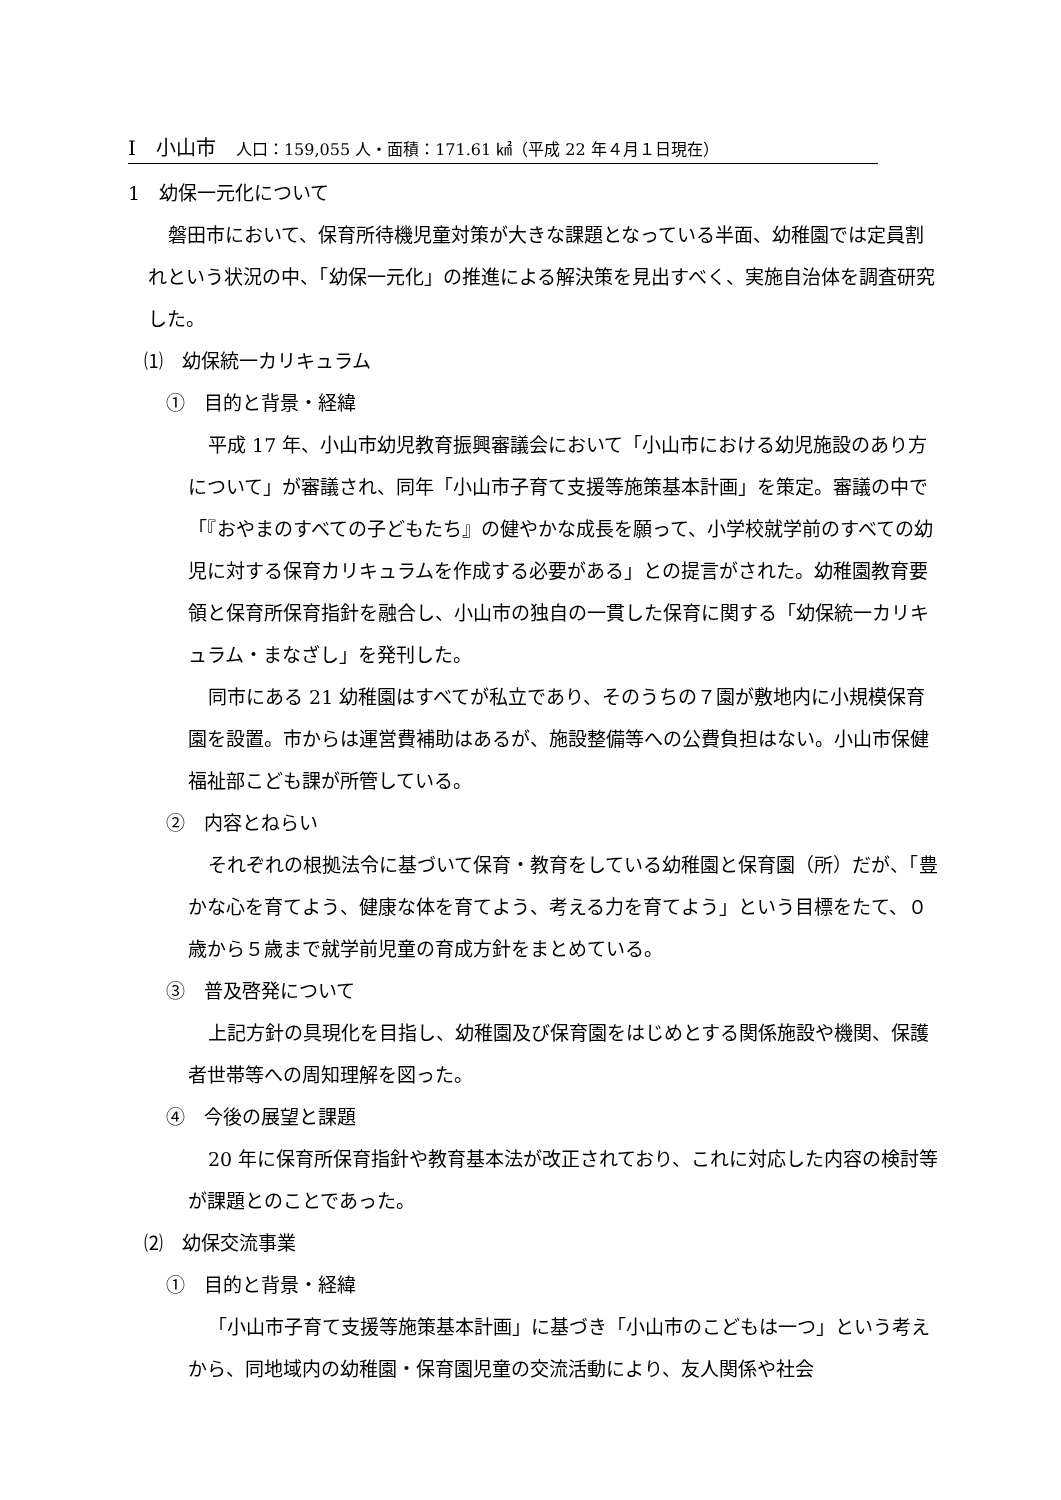Ⅰ　小山市　人口：159,055 人・面積：171.61 ㎢（平成 22 年４月１日現在）
1　幼保一元化について
磐田市において、保育所待機児童対策が大きな課題となっている半面、幼稚園では定員割れという状況の中、「幼保一元化」の推進による解決策を見出すべく、実施自治体を調査研究した。
⑴　幼保統一カリキュラム
①　目的と背景・経緯
平成 17 年、小山市幼児教育振興審議会において「小山市における幼児施設のあり方について」が審議され、同年「小山市子育て支援等施策基本計画」を策定。審議の中で「『おやまのすべての子どもたち』の健やかな成長を願って、小学校就学前のすべての幼児に対する保育カリキュラムを作成する必要がある」との提言がされた。幼稚園教育要領と保育所保育指針を融合し、小山市の独自の一貫した保育に関する「幼保統一カリキュラム・まなざし」を発刊した。
同市にある 21 幼稚園はすべてが私立であり、そのうちの７園が敷地内に小規模保育園を設置。市からは運営費補助はあるが、施設整備等への公費負担はない。小山市保健福祉部こども課が所管している。
②　内容とねらい
それぞれの根拠法令に基づいて保育・教育をしている幼稚園と保育園（所）だが、「豊かな心を育てよう、健康な体を育てよう、考える力を育てよう」という目標をたて、０歳から５歳まで就学前児童の育成方針をまとめている。
③　普及啓発について
上記方針の具現化を目指し、幼稚園及び保育園をはじめとする関係施設や機関、保護者世帯等への周知理解を図った。
④　今後の展望と課題
20 年に保育所保育指針や教育基本法が改正されており、これに対応した内容の検討等が課題とのことであった。
⑵　幼保交流事業
①　目的と背景・経緯
「小山市子育て支援等施策基本計画」に基づき「小山市のこどもは一つ」という考えから、同地域内の幼稚園・保育園児童の交流活動により、友人関係や社会